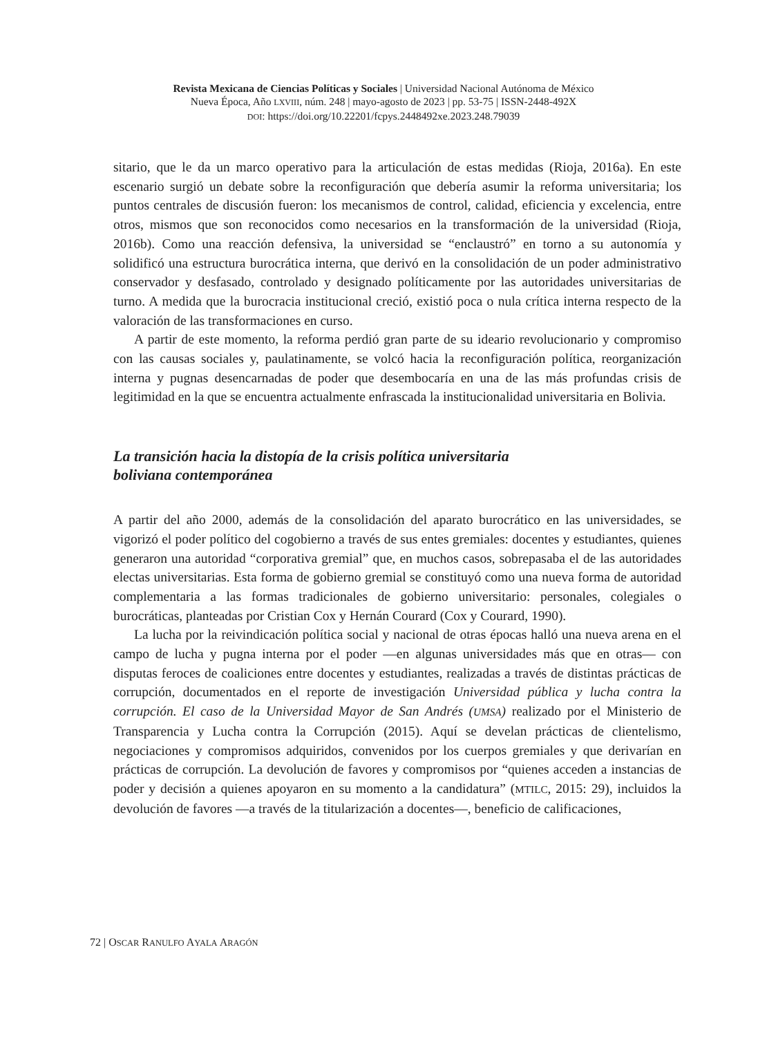Revista Mexicana de Ciencias Políticas y Sociales | Universidad Nacional Autónoma de México
Nueva Época, Año LXVIII, núm. 248 | mayo-agosto de 2023 | pp. 53-75 | ISSN-2448-492X
DOI: https://doi.org/10.22201/fcpys.2448492xe.2023.248.79039
sitario, que le da un marco operativo para la articulación de estas medidas (Rioja, 2016a). En este escenario surgió un debate sobre la reconfiguración que debería asumir la reforma universitaria; los puntos centrales de discusión fueron: los mecanismos de control, calidad, eficiencia y excelencia, entre otros, mismos que son reconocidos como necesarios en la transformación de la universidad (Rioja, 2016b). Como una reacción defensiva, la universidad se “enclaustró” en torno a su autonomía y solidificó una estructura burocrática interna, que derivó en la consolidación de un poder administrativo conservador y desfasado, controlado y designado políticamente por las autoridades universitarias de turno. A medida que la burocracia institucional creció, existió poca o nula crítica interna respecto de la valoración de las transformaciones en curso.
A partir de este momento, la reforma perdió gran parte de su ideario revolucionario y compromiso con las causas sociales y, paulatinamente, se volcó hacia la reconfiguración política, reorganización interna y pugnas desencarnadas de poder que desembocaría en una de las más profundas crisis de legitimidad en la que se encuentra actualmente enfrascada la institucionalidad universitaria en Bolivia.
La transición hacia la distopía de la crisis política universitaria
boliviana contemporánea
A partir del año 2000, además de la consolidación del aparato burocrático en las universidades, se vigorizó el poder político del cogobierno a través de sus entes gremiales: docentes y estudiantes, quienes generaron una autoridad “corporativa gremial” que, en muchos casos, sobrepasaba el de las autoridades electas universitarias. Esta forma de gobierno gremial se constituyó como una nueva forma de autoridad complementaria a las formas tradicionales de gobierno universitario: personales, colegiales o burocráticas, planteadas por Cristian Cox y Hernán Courard (Cox y Courard, 1990).
La lucha por la reivindicación política social y nacional de otras épocas halló una nueva arena en el campo de lucha y pugna interna por el poder —en algunas universidades más que en otras— con disputas feroces de coaliciones entre docentes y estudiantes, realizadas a través de distintas prácticas de corrupción, documentados en el reporte de investigación Universidad pública y lucha contra la corrupción. El caso de la Universidad Mayor de San Andrés (UMSA) realizado por el Ministerio de Transparencia y Lucha contra la Corrupción (2015). Aquí se develan prácticas de clientelismo, negociaciones y compromisos adquiridos, convenidos por los cuerpos gremiales y que derivarían en prácticas de corrupción. La devolución de favores y compromisos por “quienes acceden a instancias de poder y decisión a quienes apoyaron en su momento a la candidatura” (MTILC, 2015: 29), incluidos la devolución de favores —a través de la titularización a docentes—, beneficio de calificaciones,
72 | OSCAR RANULFO AYALA ARAGÓN